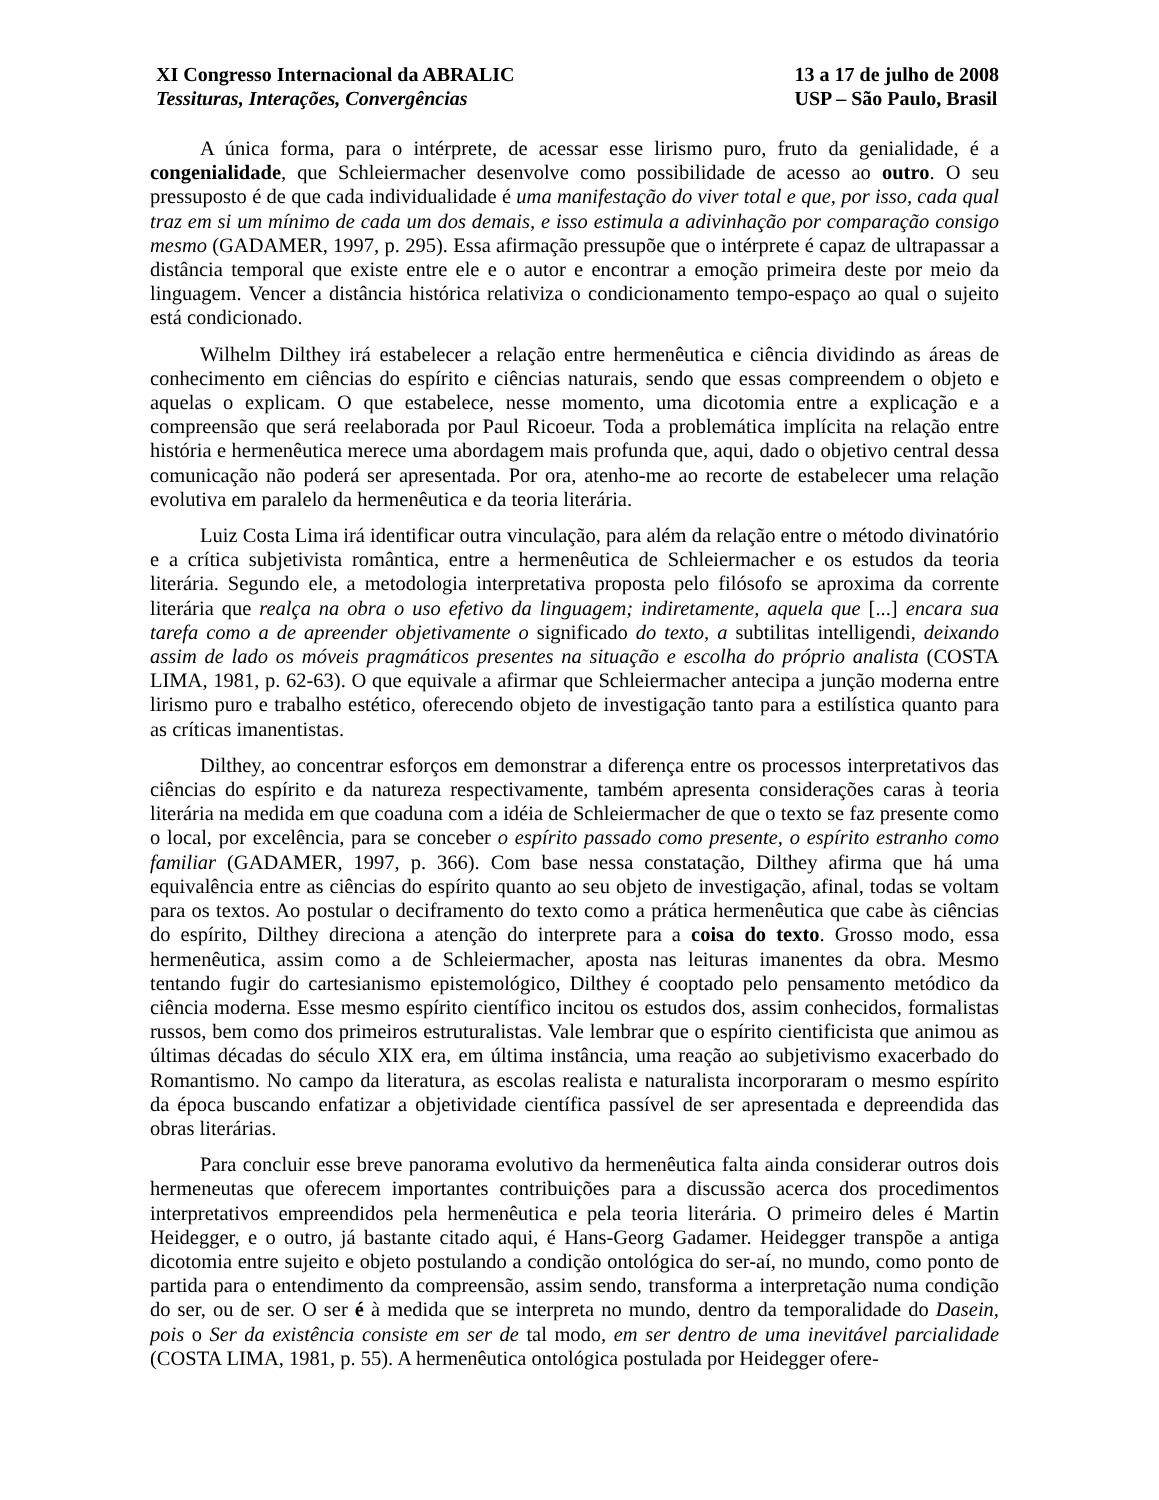XI Congresso Internacional da ABRALIC
Tessituras, Interações, Convergências
13 a 17 de julho de 2008
USP – São Paulo, Brasil
A única forma, para o intérprete, de acessar esse lirismo puro, fruto da genialidade, é a congenialidade, que Schleiermacher desenvolve como possibilidade de acesso ao outro. O seu pressuposto é de que cada individualidade é uma manifestação do viver total e que, por isso, cada qual traz em si um mínimo de cada um dos demais, e isso estimula a adivinhação por comparação consigo mesmo (GADAMER, 1997, p. 295). Essa afirmação pressupõe que o intérprete é capaz de ultrapassar a distância temporal que existe entre ele e o autor e encontrar a emoção primeira deste por meio da linguagem. Vencer a distância histórica relativiza o condicionamento tempo-espaço ao qual o sujeito está condicionado.
Wilhelm Dilthey irá estabelecer a relação entre hermenêutica e ciência dividindo as áreas de conhecimento em ciências do espírito e ciências naturais, sendo que essas compreendem o objeto e aquelas o explicam. O que estabelece, nesse momento, uma dicotomia entre a explicação e a compreensão que será reelaborada por Paul Ricoeur. Toda a problemática implícita na relação entre história e hermenêutica merece uma abordagem mais profunda que, aqui, dado o objetivo central dessa comunicação não poderá ser apresentada. Por ora, atenho-me ao recorte de estabelecer uma relação evolutiva em paralelo da hermenêutica e da teoria literária.
Luiz Costa Lima irá identificar outra vinculação, para além da relação entre o método divinatório e a crítica subjetivista romântica, entre a hermenêutica de Schleiermacher e os estudos da teoria literária. Segundo ele, a metodologia interpretativa proposta pelo filósofo se aproxima da corrente literária que realça na obra o uso efetivo da linguagem; indiretamente, aquela que [...] encara sua tarefa como a de apreender objetivamente o significado do texto, a subtilitas intelligendi, deixando assim de lado os móveis pragmáticos presentes na situação e escolha do próprio analista (COSTA LIMA, 1981, p. 62-63). O que equivale a afirmar que Schleiermacher antecipa a junção moderna entre lirismo puro e trabalho estético, oferecendo objeto de investigação tanto para a estilística quanto para as críticas imanentistas.
Dilthey, ao concentrar esforços em demonstrar a diferença entre os processos interpretativos das ciências do espírito e da natureza respectivamente, também apresenta considerações caras à teoria literária na medida em que coaduna com a idéia de Schleiermacher de que o texto se faz presente como o local, por excelência, para se conceber o espírito passado como presente, o espírito estranho como familiar (GADAMER, 1997, p. 366). Com base nessa constatação, Dilthey afirma que há uma equivalência entre as ciências do espírito quanto ao seu objeto de investigação, afinal, todas se voltam para os textos. Ao postular o deciframento do texto como a prática hermenêutica que cabe às ciências do espírito, Dilthey direciona a atenção do interprete para a coisa do texto. Grosso modo, essa hermenêutica, assim como a de Schleiermacher, aposta nas leituras imanentes da obra. Mesmo tentando fugir do cartesianismo epistemológico, Dilthey é cooptado pelo pensamento metódico da ciência moderna. Esse mesmo espírito científico incitou os estudos dos, assim conhecidos, formalistas russos, bem como dos primeiros estruturalistas. Vale lembrar que o espírito cientificista que animou as últimas décadas do século XIX era, em última instância, uma reação ao subjetivismo exacerbado do Romantismo. No campo da literatura, as escolas realista e naturalista incorporaram o mesmo espírito da época buscando enfatizar a objetividade científica passível de ser apresentada e depreendida das obras literárias.
Para concluir esse breve panorama evolutivo da hermenêutica falta ainda considerar outros dois hermeneutas que oferecem importantes contribuições para a discussão acerca dos procedimentos interpretativos empreendidos pela hermenêutica e pela teoria literária. O primeiro deles é Martin Heidegger, e o outro, já bastante citado aqui, é Hans-Georg Gadamer. Heidegger transpõe a antiga dicotomia entre sujeito e objeto postulando a condição ontológica do ser-aí, no mundo, como ponto de partida para o entendimento da compreensão, assim sendo, transforma a interpretação numa condição do ser, ou de ser. O ser é à medida que se interpreta no mundo, dentro da temporalidade do Dasein, pois o Ser da existência consiste em ser de tal modo, em ser dentro de uma inevitável parcialidade (COSTA LIMA, 1981, p. 55). A hermenêutica ontológica postulada por Heidegger ofere-